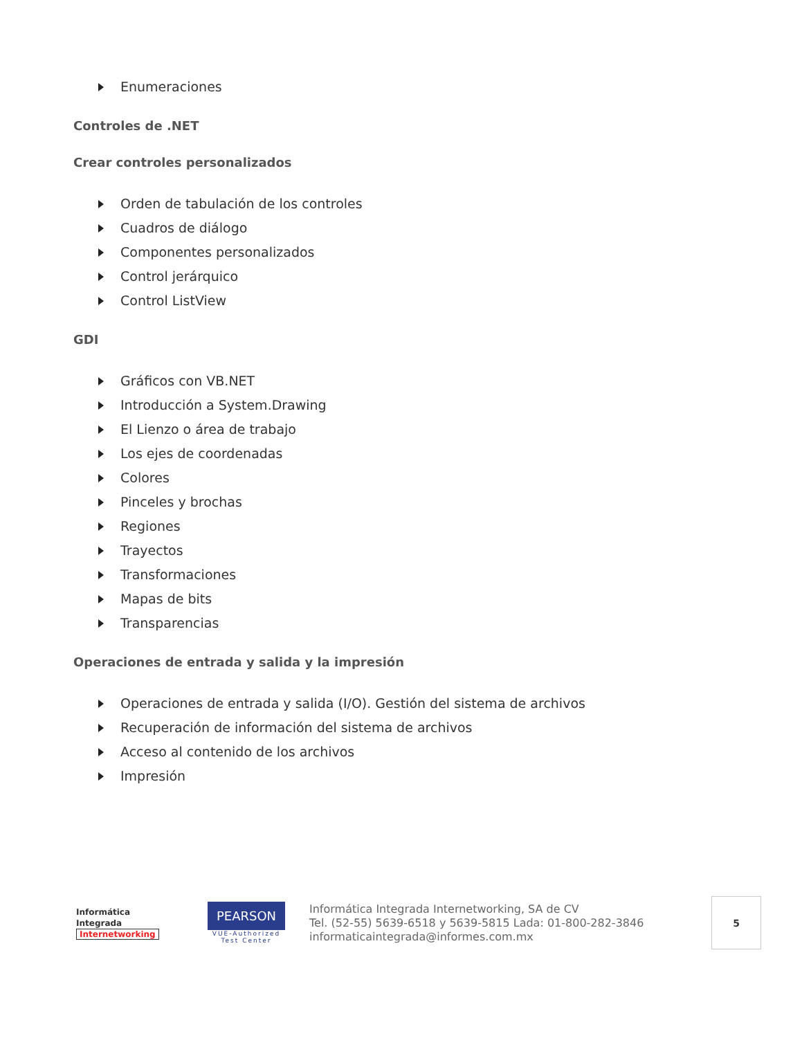Enumeraciones
Controles de .NET
Crear controles personalizados
Orden de tabulación de los controles
Cuadros de diálogo
Componentes personalizados
Control jerárquico
Control ListView
GDI
Gráficos con VB.NET
Introducción a System.Drawing
El Lienzo o área de trabajo
Los ejes de coordenadas
Colores
Pinceles y brochas
Regiones
Trayectos
Transformaciones
Mapas de bits
Transparencias
Operaciones de entrada y salida y la impresión
Operaciones de entrada y salida (I/O). Gestión del sistema de archivos
Recuperación de información del sistema de archivos
Acceso al contenido de los archivos
Impresión
Informática
Integrada
Internetworking
PEARSON
VUE-Authorized Test Center
Informática Integrada Internetworking, SA de CV
Tel. (52-55) 5639-6518 y 5639-5815 Lada: 01-800-282-3846
informaticaintegrada@informes.com.mx
5